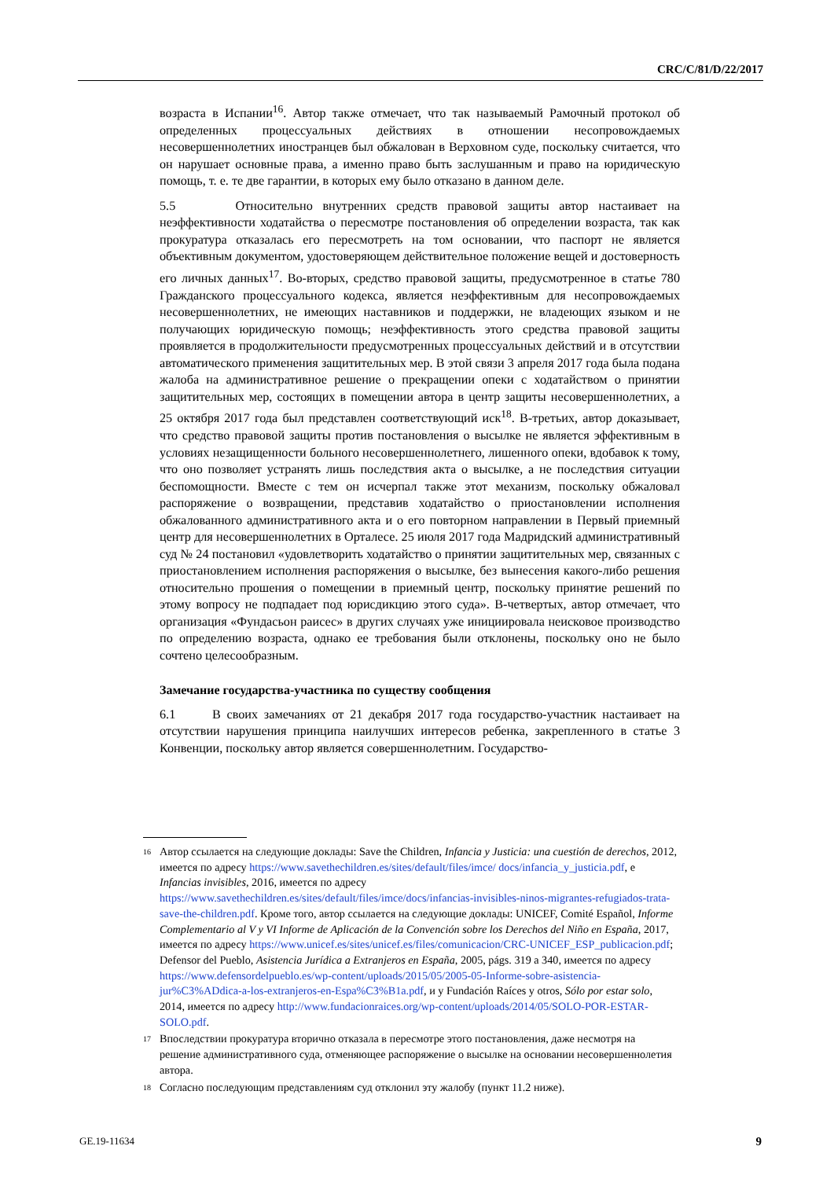CRC/C/81/D/22/2017
возраста в Испании<sup>16</sup>. Автор также отмечает, что так называемый Рамочный протокол об определенных процессуальных действиях в отношении несопровождаемых несовершеннолетних иностранцев был обжалован в Верховном суде, поскольку считается, что он нарушает основные права, а именно право быть заслушанным и право на юридическую помощь, т. е. те две гарантии, в которых ему было отказано в данном деле.
5.5 Относительно внутренних средств правовой защиты автор настаивает на неэффективности ходатайства о пересмотре постановления об определении возраста, так как прокуратура отказалась его пересмотреть на том основании, что паспорт не является объективным документом, удостоверяющем действительное положение вещей и достоверность его личных данных<sup>17</sup>. Во-вторых, средство правовой защиты, предусмотренное в статье 780 Гражданского процессуального кодекса, является неэффективным для несопровождаемых несовершеннолетних, не имеющих наставников и поддержки, не владеющих языком и не получающих юридическую помощь; неэффективность этого средства правовой защиты проявляется в продолжительности предусмотренных процессуальных действий и в отсутствии автоматического применения защитительных мер. В этой связи 3 апреля 2017 года была подана жалоба на административное решение о прекращении опеки с ходатайством о принятии защитительных мер, состоящих в помещении автора в центр защиты несовершеннолетних, а 25 октября 2017 года был представлен соответствующий иск<sup>18</sup>. В-третьих, автор доказывает, что средство правовой защиты против постановления о высылке не является эффективным в условиях незащищенности больного несовершеннолетнего, лишенного опеки, вдобавок к тому, что оно позволяет устранять лишь последствия акта о высылке, а не последствия ситуации беспомощности. Вместе с тем он исчерпал также этот механизм, поскольку обжаловал распоряжение о возвращении, представив ходатайство о приостановлении исполнения обжалованного административного акта и о его повторном направлении в Первый приемный центр для несовершеннолетних в Орталесе. 25 июля 2017 года Мадридский административный суд № 24 постановил «удовлетворить ходатайство о принятии защитительных мер, связанных с приостановлением исполнения распоряжения о высылке, без вынесения какого-либо решения относительно прошения о помещении в приемный центр, поскольку принятие решений по этому вопросу не подпадает под юрисдикцию этого суда». В-четвертых, автор отмечает, что организация «Фундасьон раисес» в других случаях уже инициировала неисковое производство по определению возраста, однако ее требования были отклонены, поскольку оно не было сочтено целесообразным.
Замечание государства-участника по существу сообщения
6.1 В своих замечаниях от 21 декабря 2017 года государство-участник настаивает на отсутствии нарушения принципа наилучших интересов ребенка, закрепленного в статье 3 Конвенции, поскольку автор является совершеннолетним. Государство-
16 Автор ссылается на следующие доклады: Save the Children, Infancia y Justicia: una cuestión de derechos, 2012, имеется по адресу https://www.savethechildren.es/sites/default/files/imce/ docs/infancia_y_justicia.pdf, e Infancias invisibles, 2016, имеется по адресу https://www.savethechildren.es/sites/default/files/imce/docs/infancias-invisibles-ninos-migrantes-refugiados-trata-save-the-children.pdf. Кроме того, автор ссылается на следующие доклады: UNICEF, Comité Español, Informe Complementario al V y VI Informe de Aplicación de la Convención sobre los Derechos del Niño en España, 2017, имеется по адресу https://www.unicef.es/sites/unicef.es/files/comunicacion/CRC-UNICEF_ESP_publicacion.pdf; Defensor del Pueblo, Asistencia Jurídica a Extranjeros en España, 2005, págs. 319 a 340, имеется по адресу https://www.defensordelpueblo.es/wp-content/uploads/2015/05/2005-05-Informe-sobre-asistencia-jur%C3%ADdica-a-los-extranjeros-en-Espa%C3%B1a.pdf, и y Fundación Raíces y otros, Sólo por estar solo, 2014, имеется по адресу http://www.fundacionraices.org/wp-content/uploads/2014/05/SOLO-POR-ESTAR-SOLO.pdf.
17 Впоследствии прокуратура вторично отказала в пересмотре этого постановления, даже несмотря на решение административного суда, отменяющее распоряжение о высылке на основании несовершеннолетия автора.
18 Согласно последующим представлениям суд отклонил эту жалобу (пункт 11.2 ниже).
GE.19-11634 9